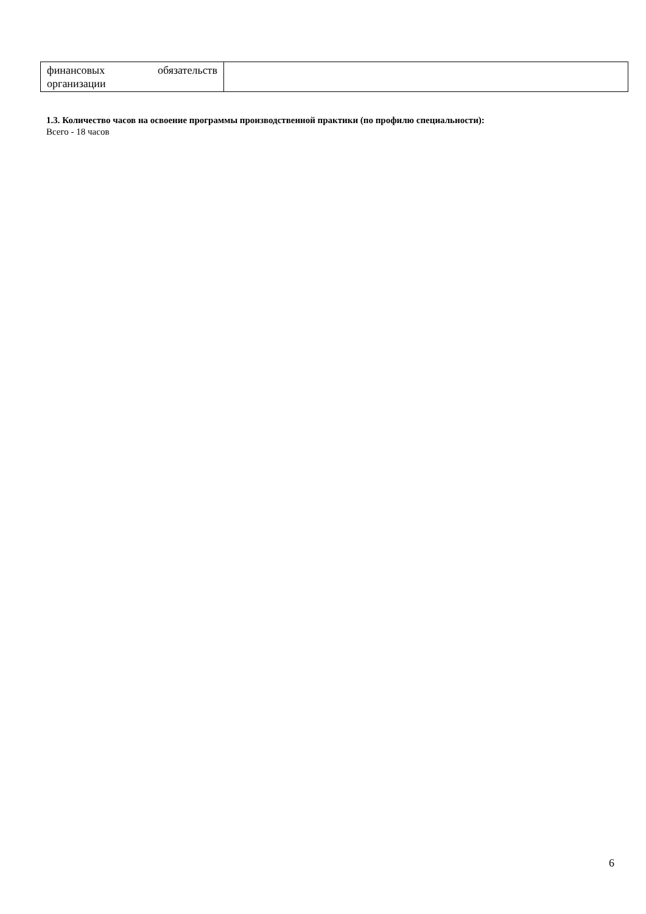| финансовых обязательств организации | |
1.3. Количество часов на освоение программы производственной практики (по профилю специальности):
Всего - 18 часов
6